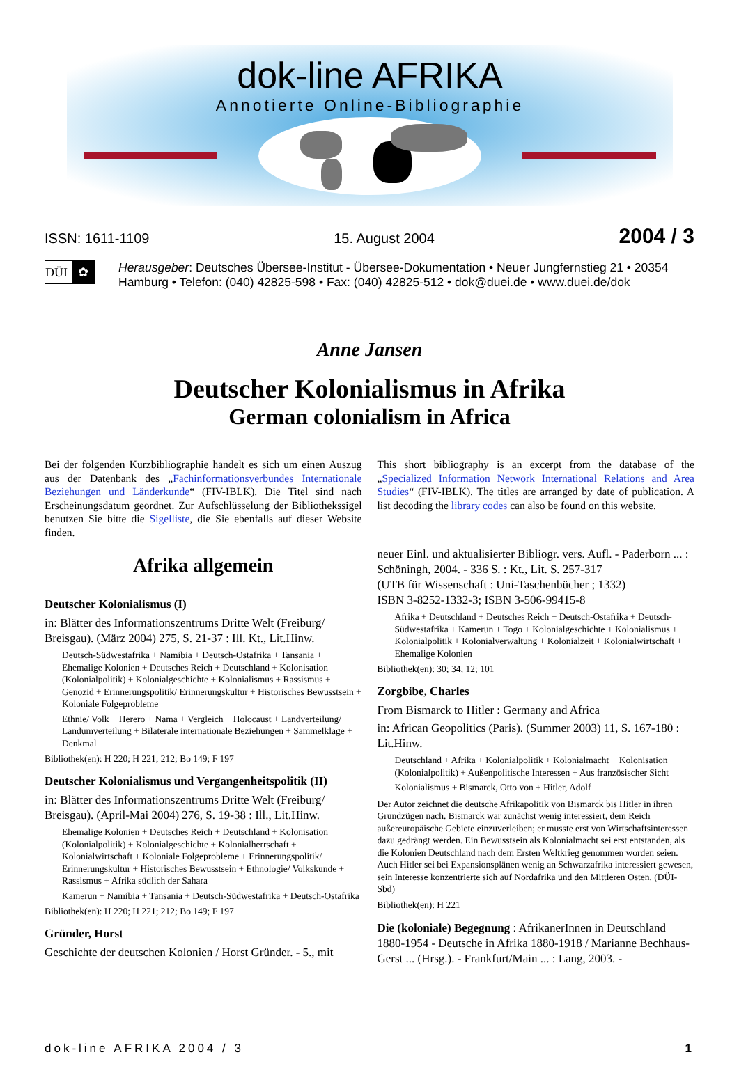dok-line AFRIKA
Annotierte Online-Bibliographie
ISSN: 1611-1109 15. August 2004 2004 / 3
DÜI ✿
Herausgeber: Deutsches Übersee-Institut - Übersee-Dokumentation • Neuer Jungfernstieg 21 • 20354 Hamburg • Telefon: (040) 42825-598 • Fax: (040) 42825-512 • dok@duei.de • www.duei.de/dok
Anne Jansen
Deutscher Kolonialismus in Afrika
German colonialism in Africa
Bei der folgenden Kurzbibliographie handelt es sich um einen Auszug aus der Datenbank des „Fachinformationsverbundes Internationale Beziehungen und Länderkunde“ (FIV-IBLK). Die Titel sind nach Erscheinungsdatum geordnet. Zur Aufschlüsselung der Bibliothekssigel benutzen Sie bitte die Sigelliste, die Sie ebenfalls auf dieser Website finden.
Afrika allgemein
Deutscher Kolonialismus (I)
in: Blätter des Informationszentrums Dritte Welt (Freiburg/ Breisgau). (März 2004) 275, S. 21-37 : Ill. Kt., Lit.Hinw.
Deutsch-Südwestafrika + Namibia + Deutsch-Ostafrika + Tansania + Ehemalige Kolonien + Deutsches Reich + Deutschland + Kolonisation (Kolonialpolitik) + Kolonialgeschichte + Kolonialismus + Rassismus + Genozid + Erinnerungspolitik/ Erinnerungskultur + Historisches Bewusstsein + Koloniale Folgeprobleme
Ethnie/ Volk + Herero + Nama + Vergleich + Holocaust + Landverteilung/ Landumverteilung + Bilaterale internationale Beziehungen + Sammelklage + Denkmal
Bibliothek(en): H 220; H 221; 212; Bo 149; F 197
Deutscher Kolonialismus und Vergangenheitspolitik (II)
in: Blätter des Informationszentrums Dritte Welt (Freiburg/ Breisgau). (April-Mai 2004) 276, S. 19-38 : Ill., Lit.Hinw.
Ehemalige Kolonien + Deutsches Reich + Deutschland + Kolonisation (Kolonialpolitik) + Kolonialgeschichte + Kolonialherrschaft + Kolonialwirtschaft + Koloniale Folgeprobleme + Erinnerungspolitik/ Erinnerungskultur + Historisches Bewusstsein + Ethnologie/ Volkskunde + Rassismus + Afrika südlich der Sahara
Kamerun + Namibia + Tansania + Deutsch-Südwestafrika + Deutsch-Ostafrika
Bibliothek(en): H 220; H 221; 212; Bo 149; F 197
Gründer, Horst
Geschichte der deutschen Kolonien / Horst Gründer. - 5., mit
This short bibliography is an excerpt from the database of the „Specialized Information Network International Relations and Area Studies“ (FIV-IBLK). The titles are arranged by date of publication. A list decoding the library codes can also be found on this website.
neuer Einl. und aktualisierter Bibliogr. vers. Aufl. - Paderborn ... : Schöningh, 2004. - 336 S. : Kt., Lit. S. 257-317
(UTB für Wissenschaft : Uni-Taschenbücher ; 1332)
ISBN 3-8252-1332-3; ISBN 3-506-99415-8
Afrika + Deutschland + Deutsches Reich + Deutsch-Ostafrika + Deutsch-Südwestafrika + Kamerun + Togo + Kolonialgeschichte + Kolonialismus + Kolonialpolitik + Kolonialverwaltung + Kolonialzeit + Kolonialwirtschaft + Ehemalige Kolonien
Bibliothek(en): 30; 34; 12; 101
Zorgbibe, Charles
From Bismarck to Hitler : Germany and Africa
in: African Geopolitics (Paris). (Summer 2003) 11, S. 167-180 : Lit.Hinw.
Deutschland + Afrika + Kolonialpolitik + Kolonialmacht + Kolonisation (Kolonialpolitik) + Außenpolitische Interessen + Aus französischer Sicht
Kolonialismus + Bismarck, Otto von + Hitler, Adolf
Der Autor zeichnet die deutsche Afrikapolitik von Bismarck bis Hitler in ihren Grundzügen nach. Bismarck war zunächst wenig interessiert, dem Reich außereuropäische Gebiete einzuverleiben; er musste erst von Wirtschaftsinteressen dazu gedrängt werden. Ein Bewusstsein als Kolonialmacht sei erst entstanden, als die Kolonien Deutschland nach dem Ersten Weltkrieg genommen worden seien. Auch Hitler sei bei Expansionsplänen wenig an Schwarzafrika interessiert gewesen, sein Interesse konzentrierte sich auf Nordafrika und den Mittleren Osten. (DÜI-Sbd)
Bibliothek(en): H 221
Die (koloniale) Begegnung : AfrikanerInnen in Deutschland 1880-1954 - Deutsche in Afrika 1880-1918 / Marianne Bechhaus-Gerst ... (Hrsg.). - Frankfurt/Main ... : Lang, 2003. -
dok-line AFRIKA 2004 / 3 1